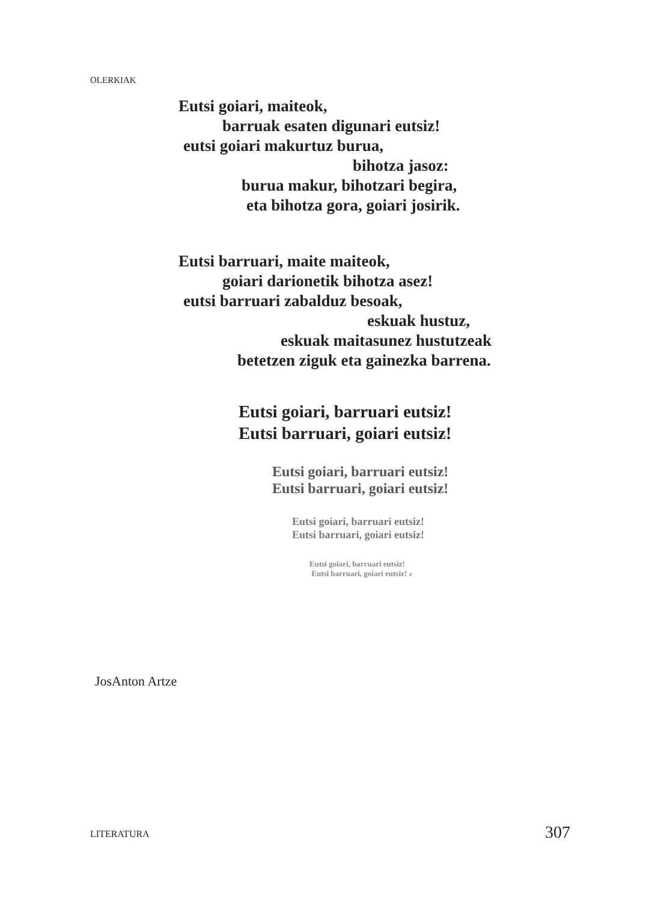OLERKIAK
Eutsi goiari, maiteok,
barruak esaten digunari eutsiz!
eutsi goiari makurtuz burua,
bihotza jasoz:
burua makur, bihotzari begira,
eta bihotza gora, goiari josirik.
Eutsi barruari, maite maiteok,
goiari darionetik bihotza asez!
eutsi barruari zabalduz besoak,
eskuak hustuz,
eskuak maitasunez hustutzeak
betetzen ziguk eta gainezka barrena.
Eutsi goiari, barruari eutsiz!
Eutsi barruari, goiari eutsiz!
Eutsi goiari, barruari eutsiz!
Eutsi barruari, goiari eutsiz!
Eutsi goiari, barruari eutsiz!
Eutsi barruari, goiari eutsiz!
Eutsi goiari, barruari eutsiz!
Eutsi barruari, goiari eutsiz! d
JosAnton Artze
LITERATURA 307